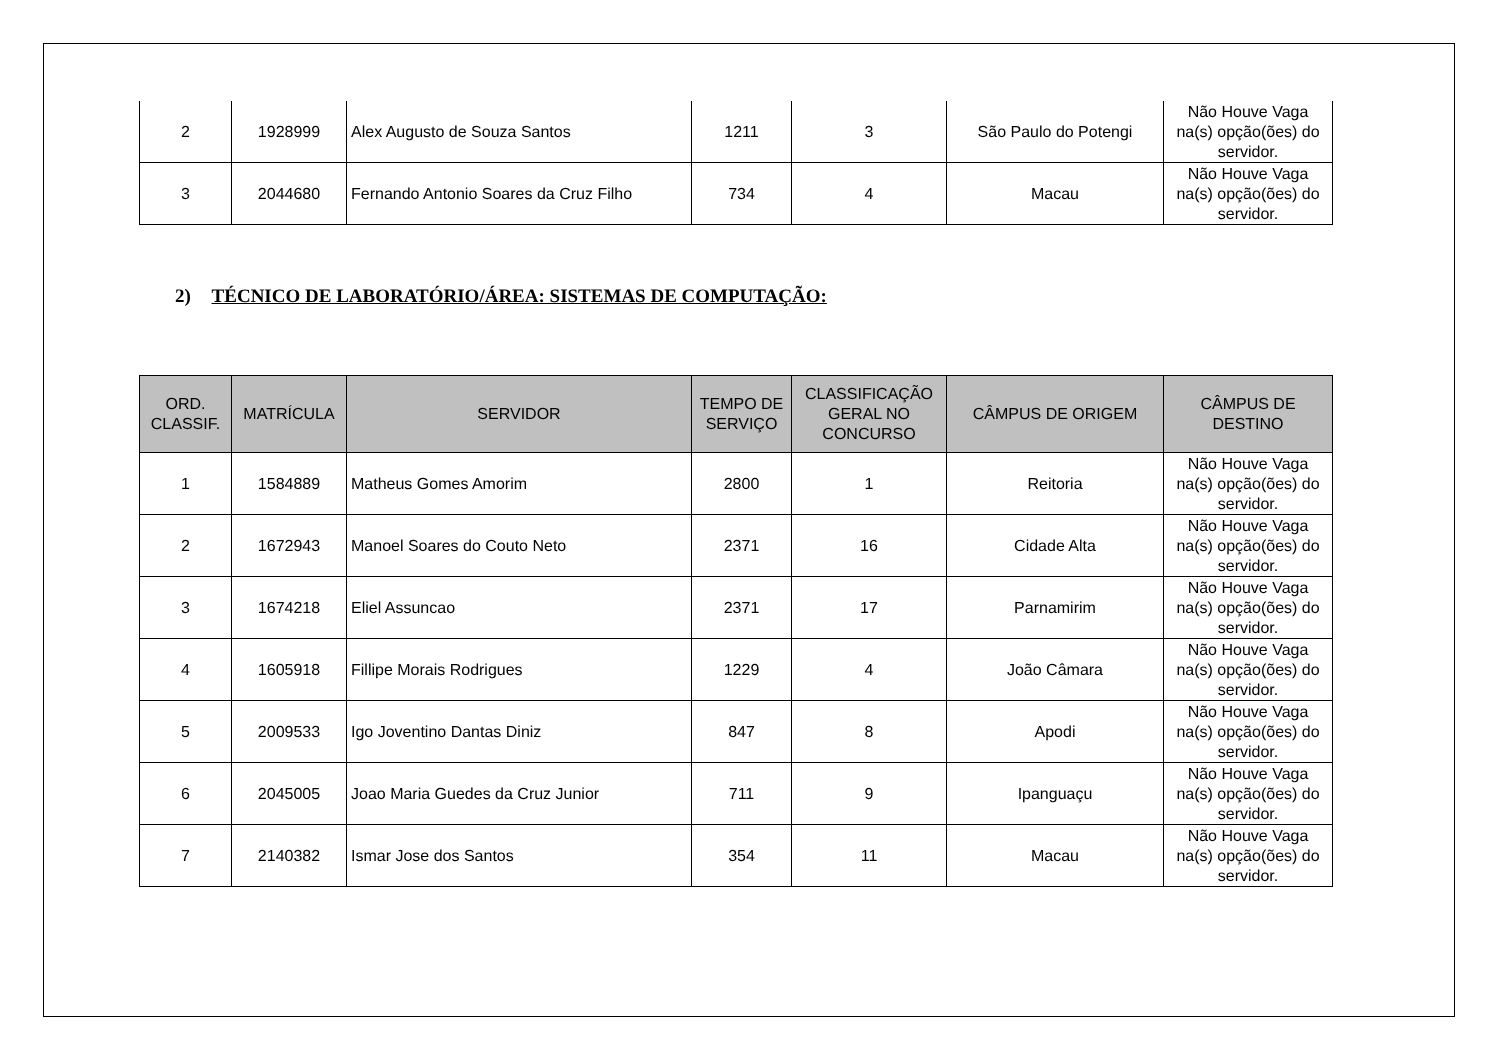| 2 | 1928999 | Alex Augusto de Souza Santos | 1211 | 3 | São Paulo do Potengi | Não Houve Vaga na(s) opção(ões) do servidor. |
| 3 | 2044680 | Fernando Antonio Soares da Cruz Filho | 734 | 4 | Macau | Não Houve Vaga na(s) opção(ões) do servidor. |
2) TÉCNICO DE LABORATÓRIO/ÁREA: SISTEMAS DE COMPUTAÇÃO:
| ORD. CLASSIF. | MATRÍCULA | SERVIDOR | TEMPO DE SERVIÇO | CLASSIFICAÇÃO GERAL NO CONCURSO | CÂMPUS DE ORIGEM | CÂMPUS DE DESTINO |
| --- | --- | --- | --- | --- | --- | --- |
| 1 | 1584889 | Matheus Gomes Amorim | 2800 | 1 | Reitoria | Não Houve Vaga na(s) opção(ões) do servidor. |
| 2 | 1672943 | Manoel Soares do Couto Neto | 2371 | 16 | Cidade Alta | Não Houve Vaga na(s) opção(ões) do servidor. |
| 3 | 1674218 | Eliel Assuncao | 2371 | 17 | Parnamirim | Não Houve Vaga na(s) opção(ões) do servidor. |
| 4 | 1605918 | Fillipe Morais Rodrigues | 1229 | 4 | João Câmara | Não Houve Vaga na(s) opção(ões) do servidor. |
| 5 | 2009533 | Igo Joventino Dantas Diniz | 847 | 8 | Apodi | Não Houve Vaga na(s) opção(ões) do servidor. |
| 6 | 2045005 | Joao Maria Guedes da Cruz Junior | 711 | 9 | Ipanguaçu | Não Houve Vaga na(s) opção(ões) do servidor. |
| 7 | 2140382 | Ismar Jose dos Santos | 354 | 11 | Macau | Não Houve Vaga na(s) opção(ões) do servidor. |